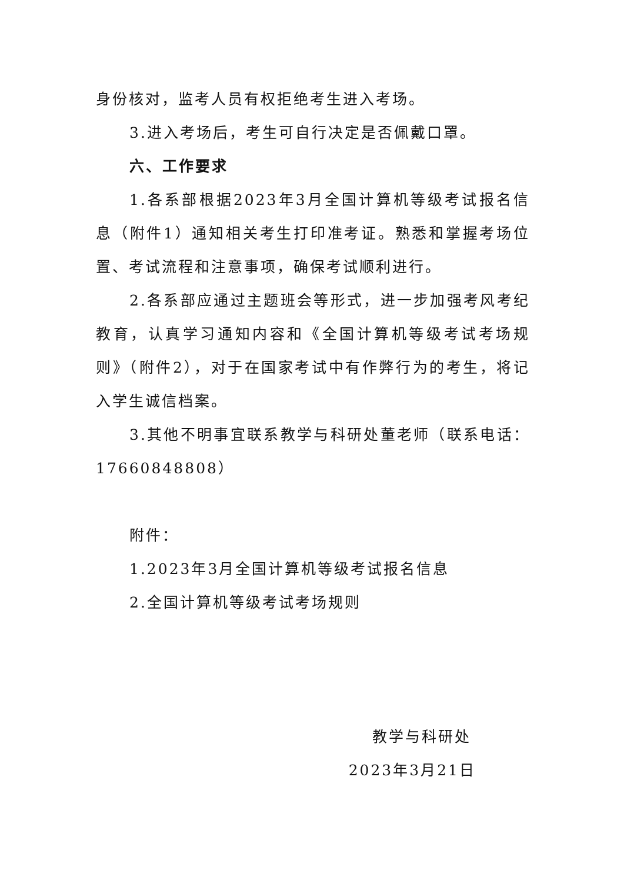身份核对，监考人员有权拒绝考生进入考场。
3.进入考场后，考生可自行决定是否佩戴口罩。
六、工作要求
1.各系部根据2023年3月全国计算机等级考试报名信息（附件1）通知相关考生打印准考证。熟悉和掌握考场位置、考试流程和注意事项，确保考试顺利进行。
2.各系部应通过主题班会等形式，进一步加强考风考纪教育，认真学习通知内容和《全国计算机等级考试考场规则》（附件2），对于在国家考试中有作弊行为的考生，将记入学生诚信档案。
3.其他不明事宜联系教学与科研处董老师（联系电话：17660848808）
附件：
1.2023年3月全国计算机等级考试报名信息
2.全国计算机等级考试考场规则
教学与科研处
2023年3月21日